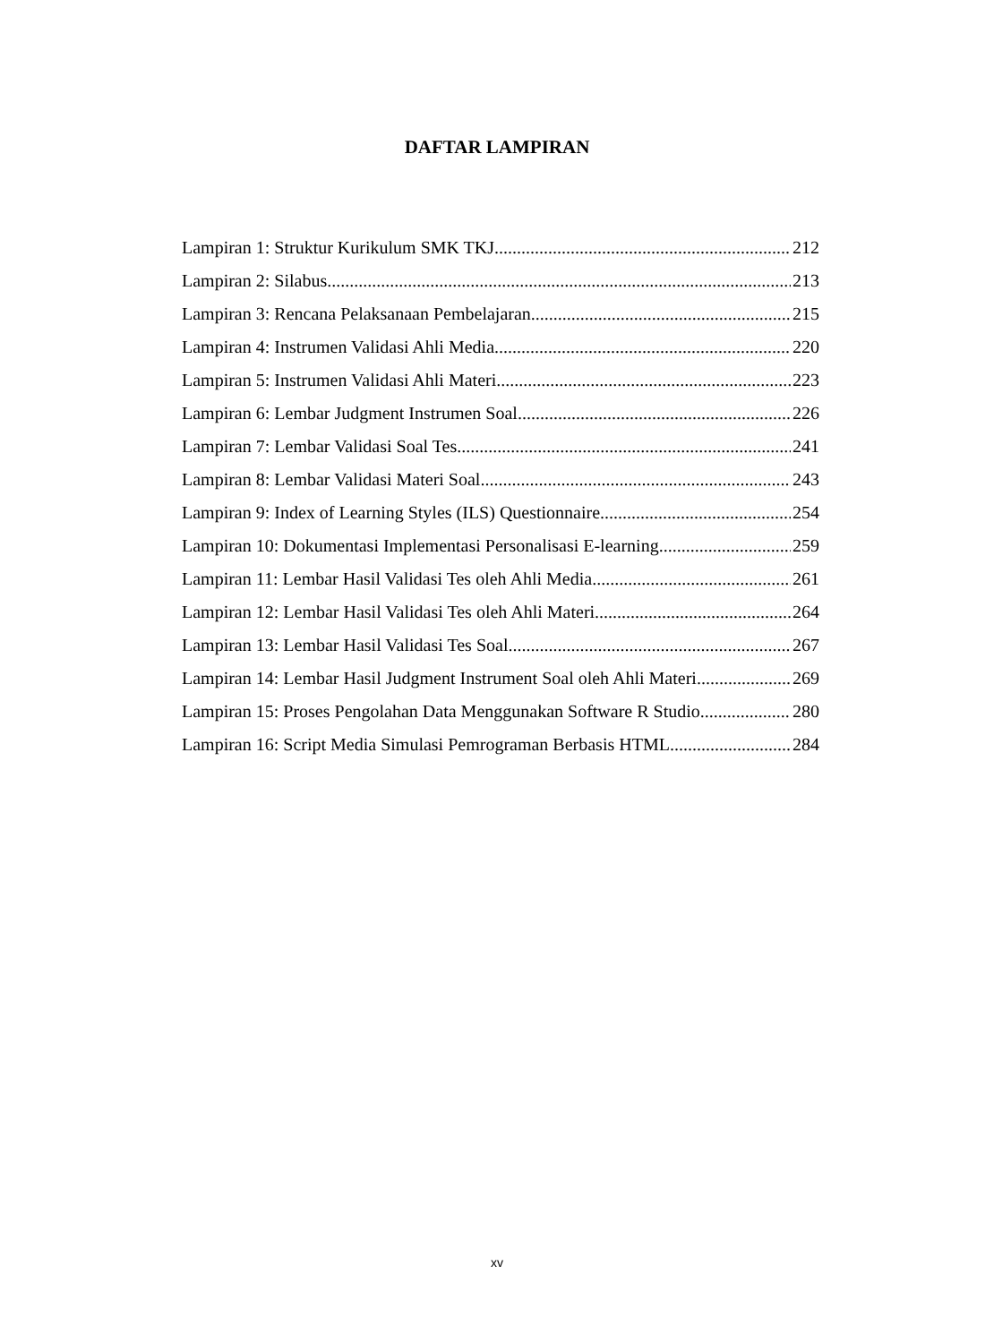DAFTAR LAMPIRAN
Lampiran 1: Struktur Kurikulum SMK TKJ 212
Lampiran 2: Silabus 213
Lampiran 3: Rencana Pelaksanaan Pembelajaran 215
Lampiran 4: Instrumen Validasi Ahli Media 220
Lampiran 5: Instrumen Validasi Ahli Materi 223
Lampiran 6: Lembar Judgment Instrumen Soal 226
Lampiran 7: Lembar Validasi Soal Tes 241
Lampiran 8: Lembar Validasi Materi Soal 243
Lampiran 9: Index of Learning Styles (ILS) Questionnaire 254
Lampiran 10: Dokumentasi Implementasi Personalisasi E-learning 259
Lampiran 11: Lembar Hasil Validasi Tes oleh Ahli Media 261
Lampiran 12: Lembar Hasil Validasi Tes oleh Ahli Materi 264
Lampiran 13: Lembar Hasil Validasi Tes Soal 267
Lampiran 14: Lembar Hasil Judgment Instrument Soal oleh Ahli Materi 269
Lampiran 15: Proses Pengolahan Data Menggunakan Software R Studio 280
Lampiran 16: Script Media Simulasi Pemrograman Berbasis HTML 284
xv